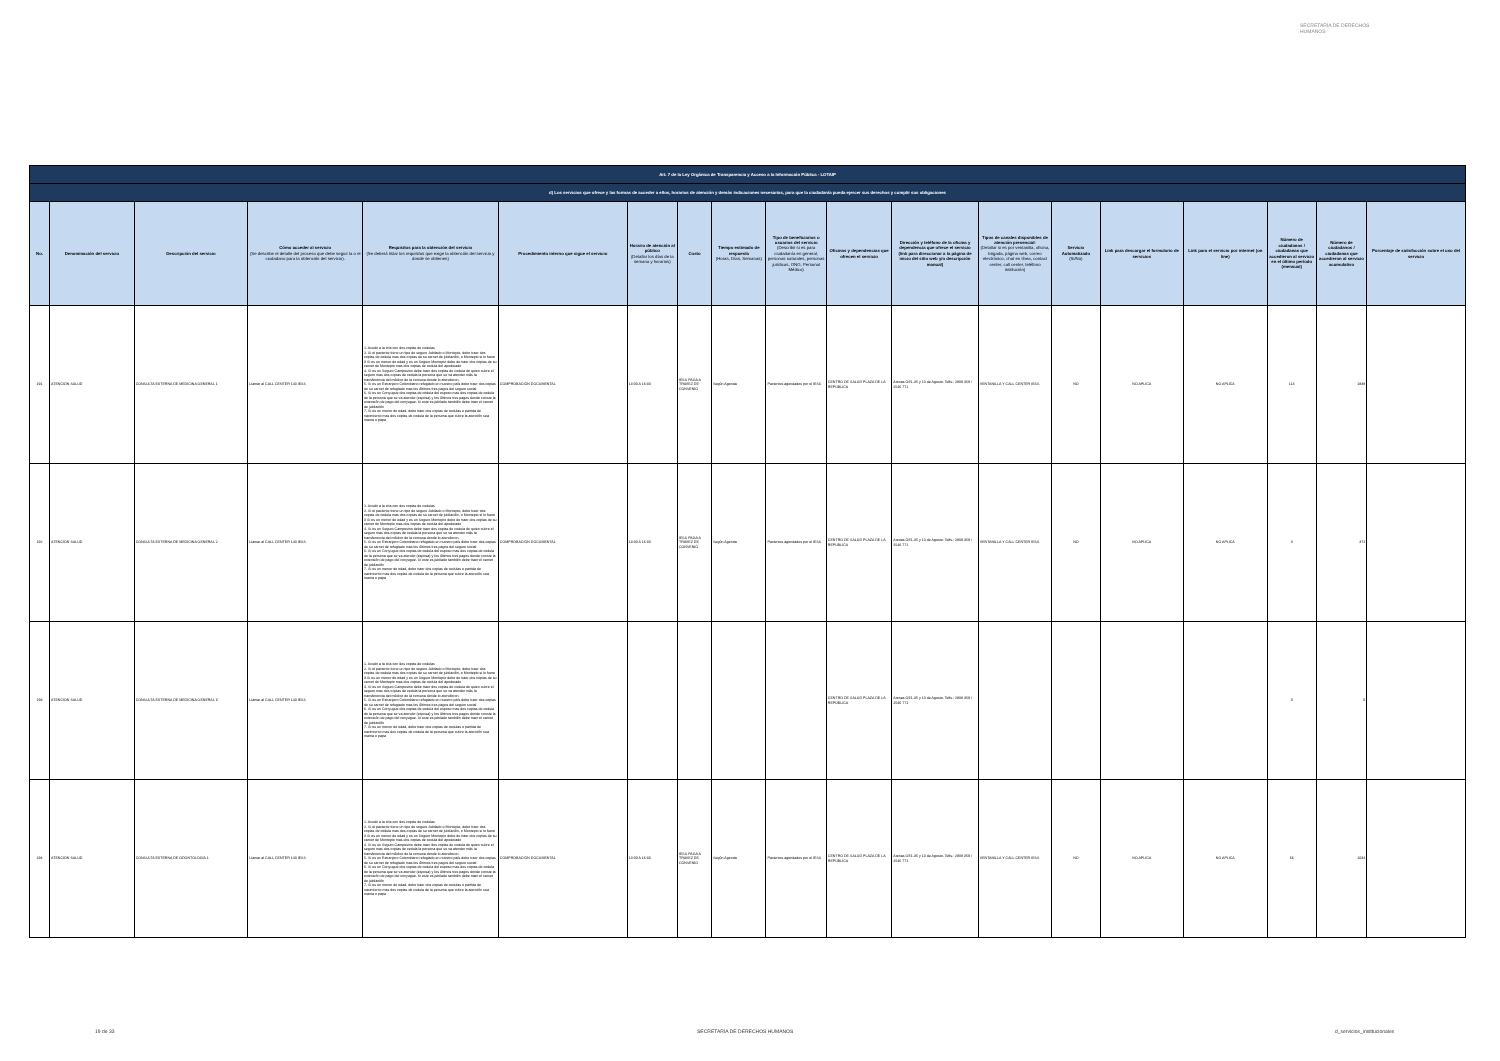SECRETARÍA DE DERECHOS HUMANOS
| Art. 7 de la Ley Orgánica de Transparencia y Acceso a la Información Pública - LOTAIP | | | | | | | | | | | | | | | | | | |
| --- | --- | --- | --- | --- | --- | --- | --- | --- | --- | --- | --- | --- | --- | --- | --- | --- | --- | --- |
| d) Los servicios que ofrece y las formas de acceder a ellos, horarios de atención y demás indicaciones necesarias, para que la ciudadanía pueda ejercer sus derechos y cumplir sus obligaciones | | | | | | | | | | | | | | | | | | |
| No. | Denominación del servicio | Descripción del servicio | Cómo acceder al servicio (Se describe el detalle del proceso que debe seguir la o el ciudadano para la obtención del servicio). | Requisitos para la obtención del servicio (Se deberá listar los requisitos que exige la obtención del servicio y donde se obtienen) | Procedimiento interno que sigue el servicio | Horario de atención al público (Detallar los días de la semana y horarios) | Costo | Tiempo estimado de respuesta (Horas, Días, Semanas) | Tipo de beneficiarios o usuarios del servicio (Describir si es para ciudadanía en general, personas naturales, personas jurídicas, ONG, Personal Médico) | Oficinas y dependencias que ofrecen el servicio | Dirección y teléfono de la oficina y dependencia que ofrece el servicio (link para direccionar a la página de inicio del sitio web y/o descripción manual) | Tipos de canales disponibles de atención presencial: (Detallar si es por ventanilla, oficina, brigada, página web, correo electrónico, chat en línea, contact center, call center, teléfono institución) | Servicio Automatizado (Si/No) | Link para descargar el formulario de servicios | Link para el servicio por internet (on line) | Número de ciudadanos / ciudadanas que accedieron al servicio en el último período (mensual) | Número de ciudadanos / ciudadanas que accedieron al servicio acumulativo | Porcentaje de satisfacción sobre el uso del servicio |
| 191 | ATENCIÓN SALUD | CONSULTA EXTERNA DE MEDICINA GENERAL 1 | Llamar al CALL CENTER 140 IESS | 1. Acudir a la cita con dos copias de cedulas 2. Si el paciente tiene un tipo de seguro Jubilado o Montepio, debe traer dos copias de cedula mas dos copias de su carnet de jubilación, o Montepio si lo fuere 3 Si es un menor de edad y es un Seguro Montepio debe de traer dos copias de su carnet de Montepio mas dos copias de cedula del apoderado 4. Si es un Seguro Campesino debe traer dos copias de cedula de quien cubre el seguro mas dos copias de cedula la persona que se va atender más la transferencia del médico de la comuna donde lo atendieron. 5. Si es un Extranjero Colombiano refugiado en nuestro país debe traer dos copias de su carnet de refugiado mas los últimos tres pagos del seguro social 6. Si es un Conyugue dos copias de cedula del esposo mas dos copias de cedula de la persona que se va atender (esposa) y los últimos tres pagos donde conste la extensión de pago del conyugue. Si este es jubilado también debe traer el carnet de jubilación 7. Si es un menor de edad, debe traer dos copias de cedulas o partida de nacimiento mas dos copias de cedula de la persona que cubre la atención sea mama o papa | COMPROBACIÓN DOCUMENTAL | 13:00 A 16:30 | IESS PAGA A TRAVEZ DE CONVENIO | Según Agenda | Pacientes agendados por el IESS | CENTRO DE SALUD PLAZA DE LA REPÚBLICA | Arenas OE1-35 y 10 de Agosto. Telfs.: 2908 359 / 2546 771 | VENTANILLA Y CALL CENTER IESS | NO | NO APLICA | NO APLICA | 113 | 1838 | |
| 192 | ATENCIÓN SALUD | CONSULTA EXTERNA DE MEDICINA GENERAL 2 | Llamar al CALL CENTER 140 IESS | 1. Acudir a la cita con dos copias de cedulas 2. Si el paciente tiene un tipo de seguro Jubilado o Montepio, debe traer dos copias de cedula mas dos copias de su carnet de jubilación, o Montepio si lo fuere 3 Si es un menor de edad y es un Seguro Montepio debe de traer dos copias de su carnet de Montepio mas dos copias de cedula del apoderado 4. Si es un Seguro Campesino debe traer dos copias de cedula de quien cubre el seguro mas dos copias de cedula la persona que se va atender más la transferencia del médico de la comuna donde lo atendieron. 5. Si es un Extranjero Colombiano refugiado en nuestro país debe traer dos copias de su carnet de refugiado mas los últimos tres pagos del seguro social 6. Si es un Conyugue dos copias de cedula del esposo mas dos copias de cedula de la persona que se va atender (esposa) y los últimos tres pagos donde conste la extensión de pago del conyugue. Si este es jubilado también debe traer el carnet de jubilación 7. Si es un menor de edad, debe traer dos copias de cedulas o partida de nacimiento mas dos copias de cedula de la persona que cubre la atención sea mama o papa | COMPROBACIÓN DOCUMENTAL | 13:00 A 16:30 | IESS PAGA A TRAVEZ DE CONVENIO | Según Agenda | Pacientes agendados por el IESS | CENTRO DE SALUD PLAZA DE LA REPÚBLICA | Arenas OE1-35 y 10 de Agosto. Telfs.: 2908 359 / 2546 771 | VENTANILLA Y CALL CENTER IESS | NO | NO APLICA | NO APLICA | 0 | 372 | |
| 193 | ATENCIÓN SALUD | CONSULTA EXTERNA DE MEDICINA GENERAL 3 | Llamar al CALL CENTER 140 IESS | 1. Acudir a la cita con dos copias de cedulas 2. Si el paciente tiene un tipo de seguro Jubilado o Montepio, debe traer dos copias de cedula mas dos copias de su carnet de jubilación, o Montepio si lo fuere 3 Si es un menor de edad y es un Seguro Montepio debe de traer dos copias de su carnet de Montepio mas dos copias de cedula del apoderado 4. Si es un Seguro Campesino debe traer dos copias de cedula de quien cubre el seguro mas dos copias de cedula la persona que se va atender más la transferencia del médico de la comuna donde lo atendieron. 5. Si es un Extranjero Colombiano refugiado en nuestro país debe traer dos copias de su carnet de refugiado mas los últimos tres pagos del seguro social 6. Si es un Conyugue dos copias de cedula del esposo mas dos copias de cedula de la persona que se va atender (esposa) y los últimos tres pagos donde conste la extensión de pago del conyugue. Si este es jubilado también debe traer el carnet de jubilación 7. Si es un menor de edad, debe traer dos copias de cedulas o partida de nacimiento mas dos copias de cedula de la persona que cubre la atención sea mama o papa | | | | | | CENTRO DE SALUD PLAZA DE LA REPÚBLICA | Arenas OE1-35 y 10 de Agosto. Telfs.: 2908 359 / 2546 771 | | | | | 0 | 0 | |
| 194 | ATENCIÓN SALUD | CONSULTA EXTERNA DE ODONTOLOGÍA 1 | Llamar al CALL CENTER 140 IESS | 1. Acudir a la cita con dos copias de cedulas 2. Si el paciente tiene un tipo de seguro Jubilado o Montepio, debe traer dos copias de cedula mas dos copias de su carnet de jubilación, o Montepio si lo fuere 3 Si es un menor de edad y es un Seguro Montepio debe de traer dos copias de su carnet de Montepio mas dos copias de cedula del apoderado 4. Si es un Seguro Campesino debe traer dos copias de cedula de quien cubre el seguro mas dos copias de cedula la persona que se va atender más la transferencia del médico de la comuna donde lo atendieron. 5. Si es un Extranjero Colombiano refugiado en nuestro país debe traer dos copias de su carnet de refugiado mas los últimos tres pagos del seguro social 6. Si es un Conyugue dos copias de cedula del esposo mas dos copias de cedula de la persona que se va atender (esposa) y los últimos tres pagos donde conste la extensión de pago del conyugue. Si este es jubilado también debe traer el carnet de jubilación 7. Si es un menor de edad, debe traer dos copias de cedulas o partida de nacimiento mas dos copias de cedula de la persona que cubre la atención sea mama o papa | COMPROBACIÓN DOCUMENTAL | 10:00 A 16:30 | IESS PAGA A TRAVEZ DE CONVENIO | Según Agenda | Pacientes agendados por el IESS | CENTRO DE SALUD PLAZA DE LA REPÚBLICA | Arenas OE1-35 y 10 de Agosto. Telfs.: 2908 359 / 2546 771 | VENTANILLA Y CALL CENTER IESS | NO | NO APLICA | NO APLICA | 66 | 1034 | |
19 de 33 SECRETARÍA DE DERECHOS HUMANOS d_servicios_institucionales